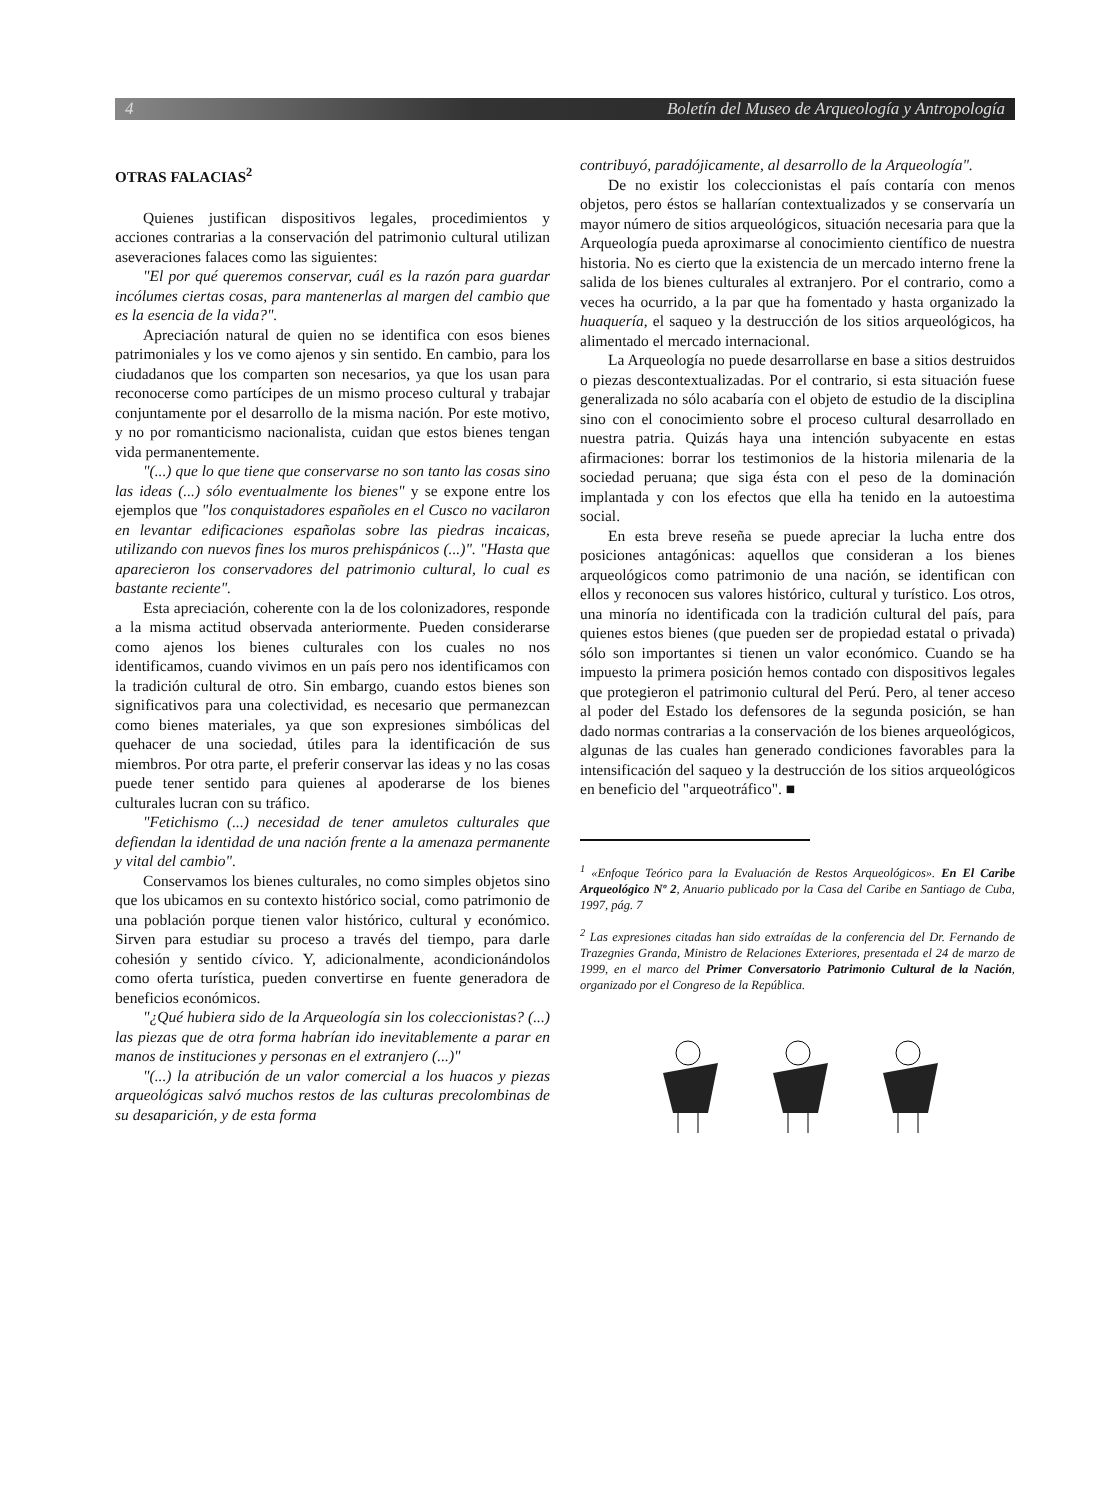4 Boletín del Museo de Arqueología y Antropología
OTRAS FALACIAS<sup>2</sup>
Quienes justifican dispositivos legales, procedimientos y acciones contrarias a la conservación del patrimonio cultural utilizan aseveraciones falaces como las siguientes:
"El por qué queremos conservar, cuál es la razón para guardar incólumes ciertas cosas, para mantenerlas al margen del cambio que es la esencia de la vida?".
Apreciación natural de quien no se identifica con esos bienes patrimoniales y los ve como ajenos y sin sentido. En cambio, para los ciudadanos que los comparten son necesarios, ya que los usan para reconocerse como partícipes de un mismo proceso cultural y trabajar conjuntamente por el desarrollo de la misma nación. Por este motivo, y no por romanticismo nacionalista, cuidan que estos bienes tengan vida permanentemente.
"(...) que lo que tiene que conservarse no son tanto las cosas sino las ideas (...) sólo eventualmente los bienes" y se expone entre los ejemplos que "los conquistadores españoles en el Cusco no vacilaron en levantar edificaciones españolas sobre las piedras incaicas, utilizando con nuevos fines los muros prehispánicos (...)". "Hasta que aparecieron los conservadores del patrimonio cultural, lo cual es bastante reciente".
Esta apreciación, coherente con la de los colonizadores, responde a la misma actitud observada anteriormente. Pueden considerarse como ajenos los bienes culturales con los cuales no nos identificamos, cuando vivimos en un país pero nos identificamos con la tradición cultural de otro. Sin embargo, cuando estos bienes son significativos para una colectividad, es necesario que permanezcan como bienes materiales, ya que son expresiones simbólicas del quehacer de una sociedad, útiles para la identificación de sus miembros. Por otra parte, el preferir conservar las ideas y no las cosas puede tener sentido para quienes al apoderarse de los bienes culturales lucran con su tráfico.
"Fetichismo (...) necesidad de tener amuletos culturales que defiendan la identidad de una nación frente a la amenaza permanente y vital del cambio".
Conservamos los bienes culturales, no como simples objetos sino que los ubicamos en su contexto histórico social, como patrimonio de una población porque tienen valor histórico, cultural y económico. Sirven para estudiar su proceso a través del tiempo, para darle cohesión y sentido cívico. Y, adicionalmente, acondicionándolos como oferta turística, pueden convertirse en fuente generadora de beneficios económicos.
"¿Qué hubiera sido de la Arqueología sin los coleccionistas? (...) las piezas que de otra forma habrían ido inevitablemente a parar en manos de instituciones y personas en el extranjero (...)"
"(...) la atribución de un valor comercial a los huacos y piezas arqueológicas salvó muchos restos de las culturas precolombinas de su desaparición, y de esta forma
contribuyó, paradójicamente, al desarrollo de la Arqueología".
De no existir los coleccionistas el país contaría con menos objetos, pero éstos se hallarían contextualizados y se conservaría un mayor número de sitios arqueológicos, situación necesaria para que la Arqueología pueda aproximarse al conocimiento científico de nuestra historia. No es cierto que la existencia de un mercado interno frene la salida de los bienes culturales al extranjero. Por el contrario, como a veces ha ocurrido, a la par que ha fomentado y hasta organizado la huaquería, el saqueo y la destrucción de los sitios arqueológicos, ha alimentado el mercado internacional.
La Arqueología no puede desarrollarse en base a sitios destruidos o piezas descontextualizadas. Por el contrario, si esta situación fuese generalizada no sólo acabaría con el objeto de estudio de la disciplina sino con el conocimiento sobre el proceso cultural desarrollado en nuestra patria. Quizás haya una intención subyacente en estas afirmaciones: borrar los testimonios de la historia milenaria de la sociedad peruana; que siga ésta con el peso de la dominación implantada y con los efectos que ella ha tenido en la autoestima social.
En esta breve reseña se puede apreciar la lucha entre dos posiciones antagónicas: aquellos que consideran a los bienes arqueológicos como patrimonio de una nación, se identifican con ellos y reconocen sus valores histórico, cultural y turístico. Los otros, una minoría no identificada con la tradición cultural del país, para quienes estos bienes (que pueden ser de propiedad estatal o privada) sólo son importantes si tienen un valor económico. Cuando se ha impuesto la primera posición hemos contado con dispositivos legales que protegieron el patrimonio cultural del Perú. Pero, al tener acceso al poder del Estado los defensores de la segunda posición, se han dado normas contrarias a la conservación de los bienes arqueológicos, algunas de las cuales han generado condiciones favorables para la intensificación del saqueo y la destrucción de los sitios arqueológicos en beneficio del "arqueotráfico". ■
<sup>1</sup> «Enfoque Teórico para la Evaluación de Restos Arqueológicos». En El Caribe Arqueológico Nº 2, Anuario publicado por la Casa del Caribe en Santiago de Cuba, 1997, pág. 7
<sup>2</sup> Las expresiones citadas han sido extraídas de la conferencia del Dr. Fernando de Trazegnies Granda, Ministro de Relaciones Exteriores, presentada el 24 de marzo de 1999, en el marco del Primer Conversatorio Patrimonio Cultural de la Nación, organizado por el Congreso de la República.